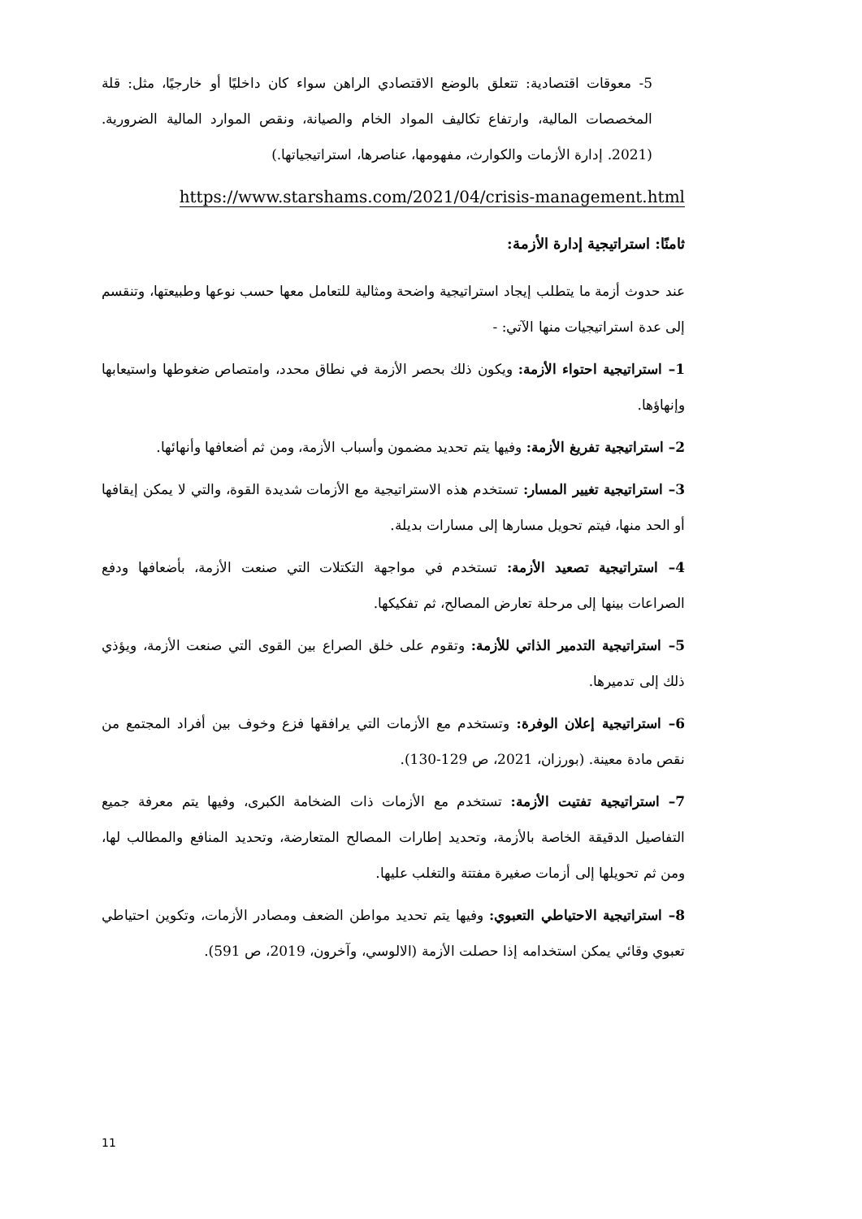5- معوقات اقتصادية: تتعلق بالوضع الاقتصادي الراهن سواء كان داخليًا أو خارجيًا، مثل: قلة المخصصات المالية، وارتفاع تكاليف المواد الخام والصيانة، ونقص الموارد المالية الضرورية. (2021. إدارة الأزمات والكوارث، مفهومها، عناصرها، استراتيجياتها.)
https://www.starshams.com/2021/04/crisis-management.html
ثامنًا: استراتيجية إدارة الأزمة:
عند حدوث أزمة ما يتطلب إيجاد استراتيجية واضحة ومثالية للتعامل معها حسب نوعها وطبيعتها، وتنقسم إلى عدة استراتيجيات منها الآتي: -
1– استراتيجية احتواء الأزمة: ويكون ذلك بحصر الأزمة في نطاق محدد، وامتصاص ضغوطها واستيعابها وإنهاؤها.
2– استراتيجية تفريغ الأزمة: وفيها يتم تحديد مضمون وأسباب الأزمة، ومن ثم أضعافها وأنهائها.
3– استراتيجية تغيير المسار: تستخدم هذه الاستراتيجية مع الأزمات شديدة القوة، والتي لا يمكن إيقافها أو الحد منها، فيتم تحويل مسارها إلى مسارات بديلة.
4– استراتيجية تصعيد الأزمة: تستخدم في مواجهة التكتلات التي صنعت الأزمة، بأضعافها ودفع الصراعات بينها إلى مرحلة تعارض المصالح، ثم تفكيكها.
5– استراتيجية التدمير الذاتي للأزمة: وتقوم على خلق الصراع بين القوى التي صنعت الأزمة، ويؤذي ذلك إلى تدميرها.
6– استراتيجية إعلان الوفرة: وتستخدم مع الأزمات التي يرافقها فزع وخوف بين أفراد المجتمع من نقص مادة معينة. (بورزان، 2021، ص 129-130).
7– استراتيجية تفتيت الأزمة: تستخدم مع الأزمات ذات الضخامة الكبرى، وفيها يتم معرفة جميع التفاصيل الدقيقة الخاصة بالأزمة، وتحديد إطارات المصالح المتعارضة، وتحديد المنافع والمطالب لها، ومن ثم تحويلها إلى أزمات صغيرة مفتتة والتغلب عليها.
8– استراتيجية الاحتياطي التعبوي: وفيها يتم تحديد مواطن الضعف ومصادر الأزمات، وتكوين احتياطي تعبوي وقائي يمكن استخدامه إذا حصلت الأزمة (الالوسي، وآخرون، 2019، ص 591).
11